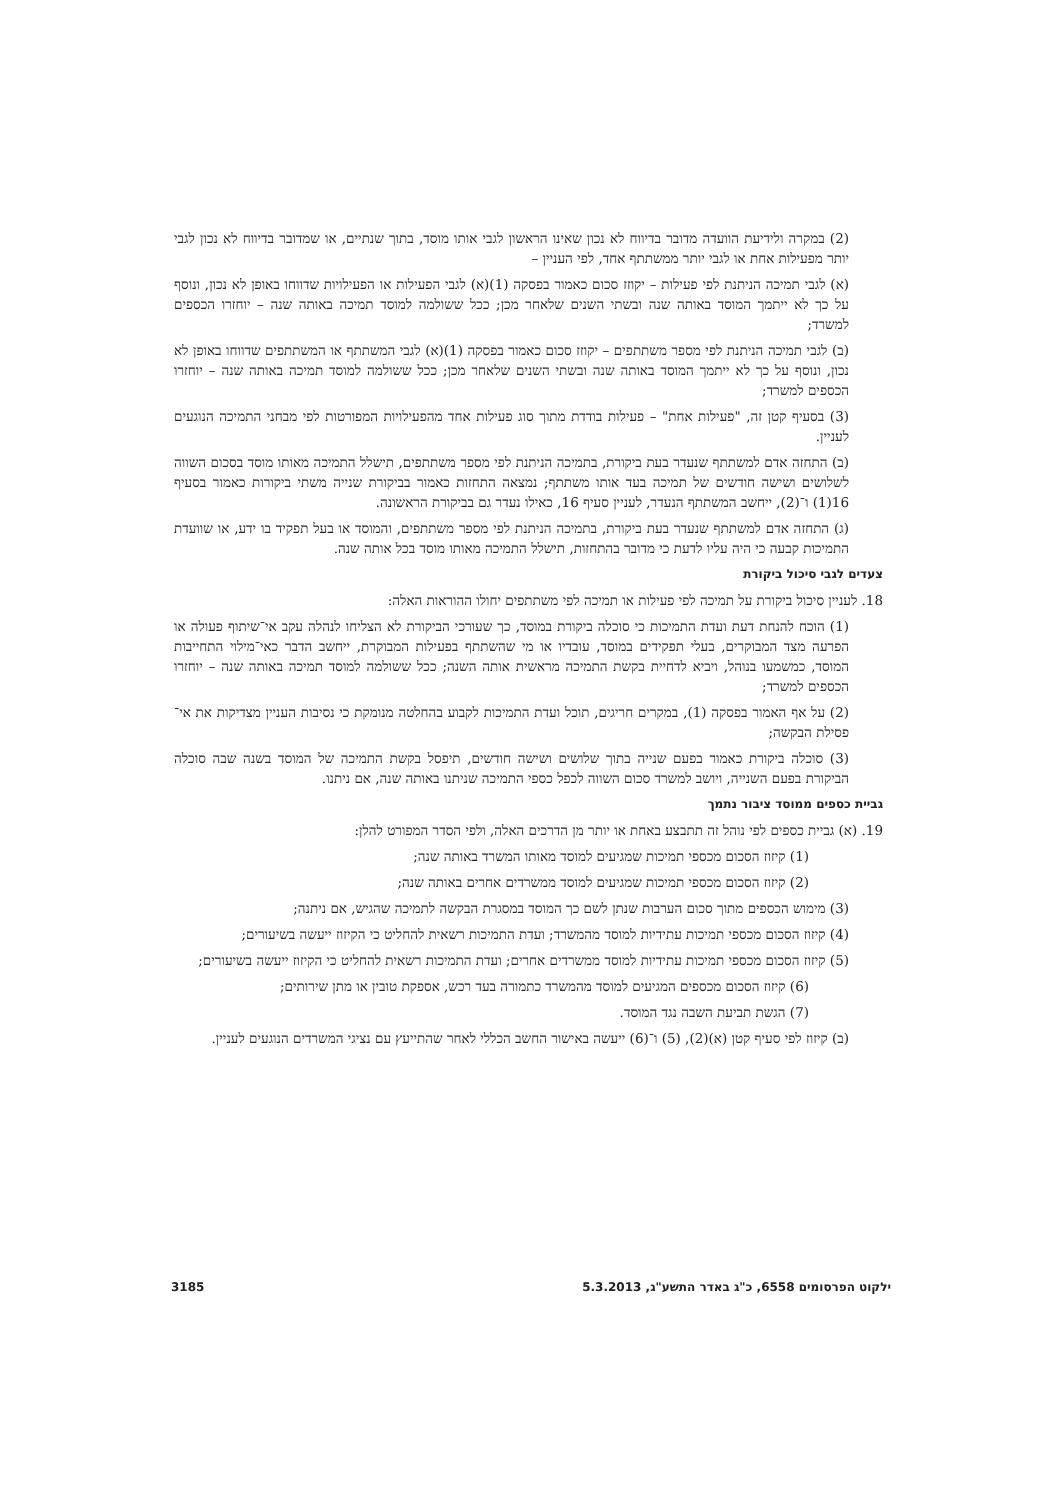(2) במקרה ולידיעת הוועדה מדובר בדיווח לא נכון שאינו הראשון לגבי אותו מוסד, בתוך שנתיים, או שמדובר בדיווח לא נכון לגבי יותר מפעילות אחת או לגבי יותר ממשתתף אחד, לפי העניין –
(א) לגבי תמיכה הניתנת לפי פעילות – יקוזז סכום כאמור בפסקה (1)(א) לגבי הפעילות או הפעילויות שדווחו באופן לא נכון, ונוסף על כך לא ייתמך המוסד באותה שנה ובשתי השנים שלאחר מכן; ככל ששולמה למוסד תמיכה באותה שנה – יוחזרו הכספים למשרד;
(ב) לגבי תמיכה הניתנת לפי מספר משתתפים – יקוזז סכום כאמור בפסקה (1)(א) לגבי המשתתף או המשתתפים שדווחו באופן לא נכון, ונוסף על כך לא ייתמך המוסד באותה שנה ובשתי השנים שלאחר מכן; ככל ששולמה למוסד תמיכה באותה שנה – יוחזרו הכספים למשרד;
(3) בסעיף קטן זה, "פעילות אחת" – פעילות בודדת מתוך סוג פעילות אחד מהפעילויות המפורטות לפי מבחני התמיכה הנוגעים לעניין.
(ב) התחזה אדם למשתתף שנעדר בעת ביקורת, בתמיכה הניתנת לפי מספר משתתפים, תישלל התמיכה מאותו מוסד בסכום השווה לשלושים ושישה חודשים של תמיכה בעד אותו משתתף; נמצאה התחזות כאמור בביקורת שנייה משתי ביקורות כאמור בסעיף 16(1) ו־(2), ייחשב המשתתף הנעדר, לעניין סעיף 16, כאילו נעדר גם בביקורת הראשונה.
(ג) התחזה אדם למשתתף שנעדר בעת ביקורת, בתמיכה הניתנת לפי מספר משתתפים, והמוסד או בעל תפקיד בו ידע, או שוועדת התמיכות קבעה כי היה עליו לדעת כי מדובר בהתחזות, תישלל התמיכה מאותו מוסד בכל אותה שנה.
צעדים לגבי סיכול ביקורת
18. לעניין סיכול ביקורת על תמיכה לפי פעילות או תמיכה לפי משתתפים יחולו ההוראות האלה:
(1) הוכח להנחת דעת ועדת התמיכות כי סוכלה ביקורת במוסד, כך שעורכי הביקורת לא הצליחו לנהלה עקב אי־שיתוף פעולה או הפרעה מצד המבוקרים, בעלי תפקידים במוסד, עובדיו או מי שהשתתף בפעילות המבוקרת, ייחשב הדבר כאי־מילוי התחייבות המוסד, כמשמעו בנוהל, ויביא לדחיית בקשת התמיכה מראשית אותה השנה; ככל ששולמה למוסד תמיכה באותה שנה – יוחזרו הכספים למשרד;
(2) על אף האמור בפסקה (1), במקרים חריגים, תוכל ועדת התמיכות לקבוע בהחלטה מנומקת כי נסיבות העניין מצדיקות את אי־פסילת הבקשה;
(3) סוכלה ביקורת כאמור בפעם שנייה בתוך שלושים ושישה חודשים, תיפסל בקשת התמיכה של המוסד בשנה שבה סוכלה הביקורת בפעם השנייה, ויושב למשרד סכום השווה לכפל כספי התמיכה שניתנו באותה שנה, אם ניתנו.
גביית כספים ממוסד ציבור נתמך
19. (א) גביית כספים לפי נוהל זה תתבצע באחת או יותר מן הדרכים האלה, ולפי הסדר המפורט להלן:
(1) קיזוז הסכום מכספי תמיכות שמגיעים למוסד מאותו המשרד באותה שנה;
(2) קיזוז הסכום מכספי תמיכות שמגיעים למוסד ממשרדים אחרים באותה שנה;
(3) מימוש הכספים מתוך סכום הערבות שנתן לשם כך המוסד במסגרת הבקשה לתמיכה שהגיש, אם ניתנה;
(4) קיזוז הסכום מכספי תמיכות עתידיות למוסד מהמשרד; ועדת התמיכות רשאית להחליט כי הקיזוז ייעשה בשיעורים;
(5) קיזוז הסכום מכספי תמיכות עתידיות למוסד ממשרדים אחרים; ועדת התמיכות רשאית להחליט כי הקיזוז ייעשה בשיעורים;
(6) קיזוז הסכום מכספים המגיעים למוסד מהמשרד כתמורה בעד רכש, אספקת טובין או מתן שירותים;
(7) הגשת תביעת השבה נגד המוסד.
(ב) קיזוז לפי סעיף קטן (א)(2), (5) ו־(6) ייעשה באישור החשב הכללי לאחר שהתייעץ עם נציגי המשרדים הנוגעים לעניין.
ילקוט הפרסומים 6558, כ"ג באדר התשע"ג, 5.3.2013 3185